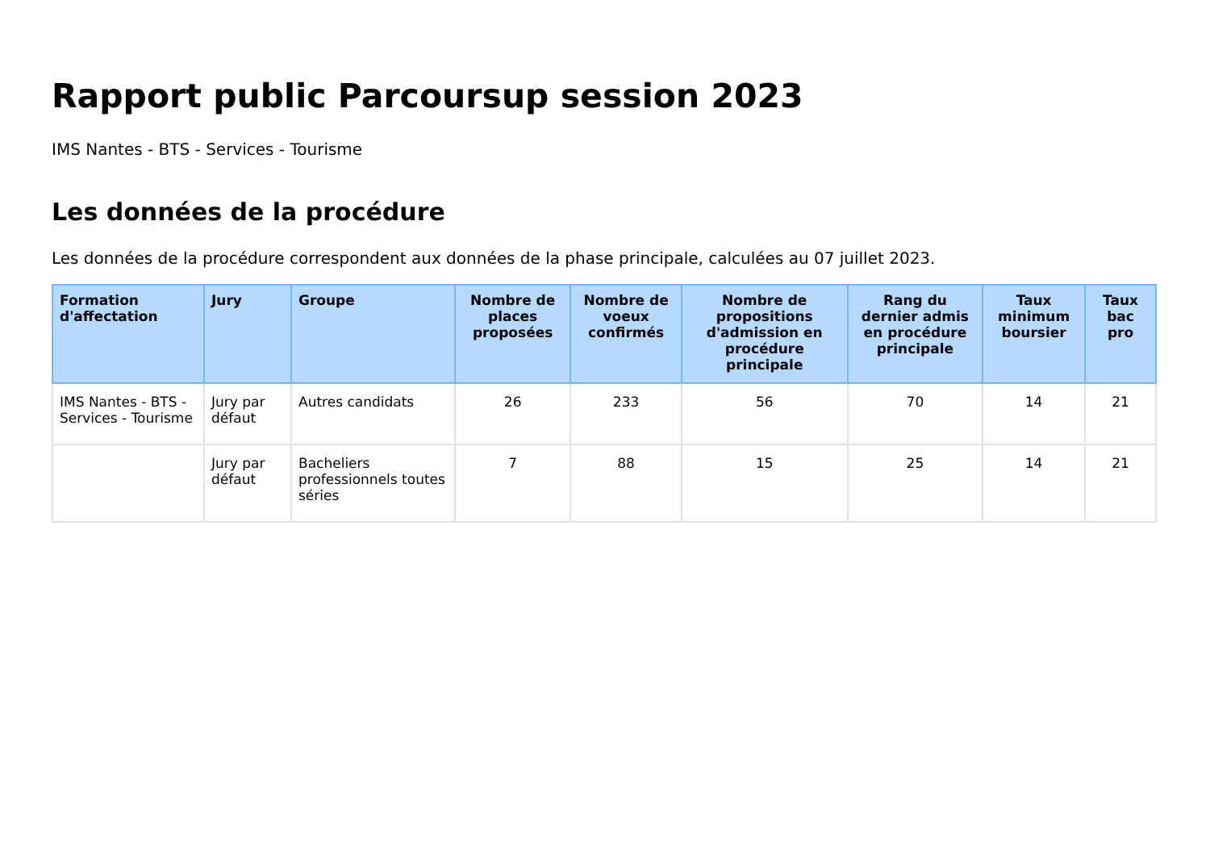Rapport public Parcoursup session 2023
IMS Nantes - BTS - Services - Tourisme
Les données de la procédure
Les données de la procédure correspondent aux données de la phase principale, calculées au 07 juillet 2023.
| Formation d'affectation | Jury | Groupe | Nombre de places proposées | Nombre de voeux confirmés | Nombre de propositions d'admission en procédure principale | Rang du dernier admis en procédure principale | Taux minimum boursier | Taux bac pro |
| --- | --- | --- | --- | --- | --- | --- | --- | --- |
| IMS Nantes - BTS - Services - Tourisme | Jury par défaut | Autres candidats | 26 | 233 | 56 | 70 | 14 | 21 |
| | Jury par défaut | Bacheliers professionnels toutes séries | 7 | 88 | 15 | 25 | 14 | 21 |